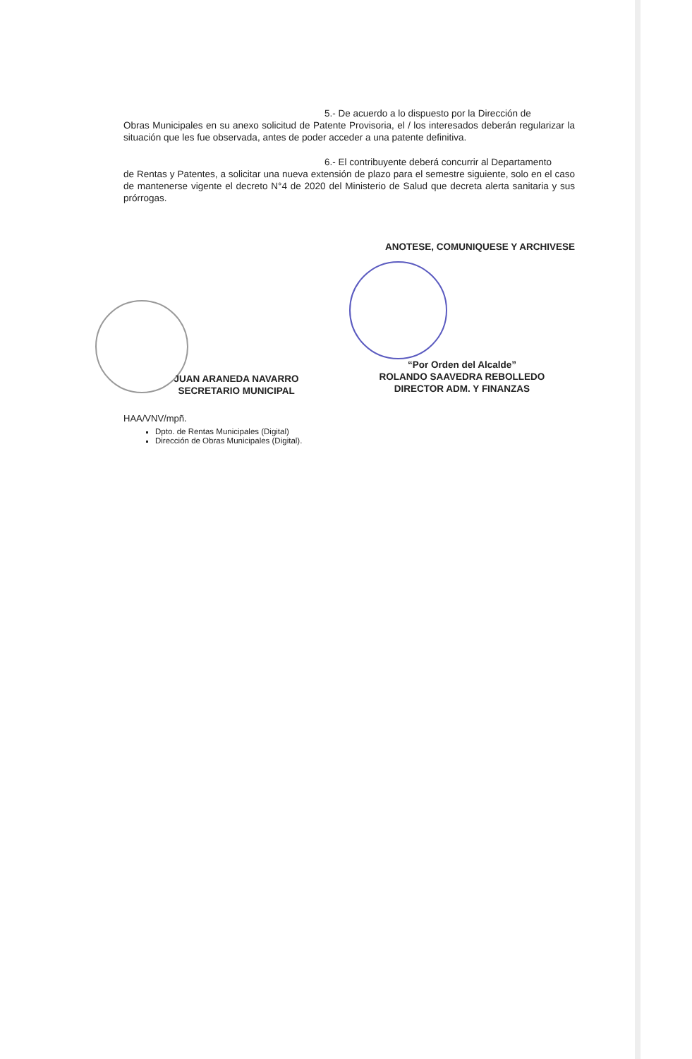5.- De acuerdo a lo dispuesto por la Dirección de
Obras Municipales en su anexo solicitud de Patente Provisoria, el / los interesados deberán regularizar la situación que les fue observada, antes de poder acceder a una patente definitiva.
6.- El contribuyente deberá concurrir al Departamento
de Rentas y Patentes, a solicitar una nueva extensión de plazo para el semestre siguiente, solo en el caso de mantenerse vigente el decreto N°4 de 2020 del Ministerio de Salud que decreta alerta sanitaria y sus prórrogas.
ANOTESE, COMUNIQUESE Y ARCHIVESE
JUAN ARANEDA NAVARRO
SECRETARIO MUNICIPAL
“Por Orden del Alcalde”
ROLANDO SAAVEDRA REBOLLEDO
DIRECTOR ADM. Y FINANZAS
HAA/VNV/mpñ.
Dpto. de Rentas Municipales (Digital)
Dirección de Obras Municipales (Digital).